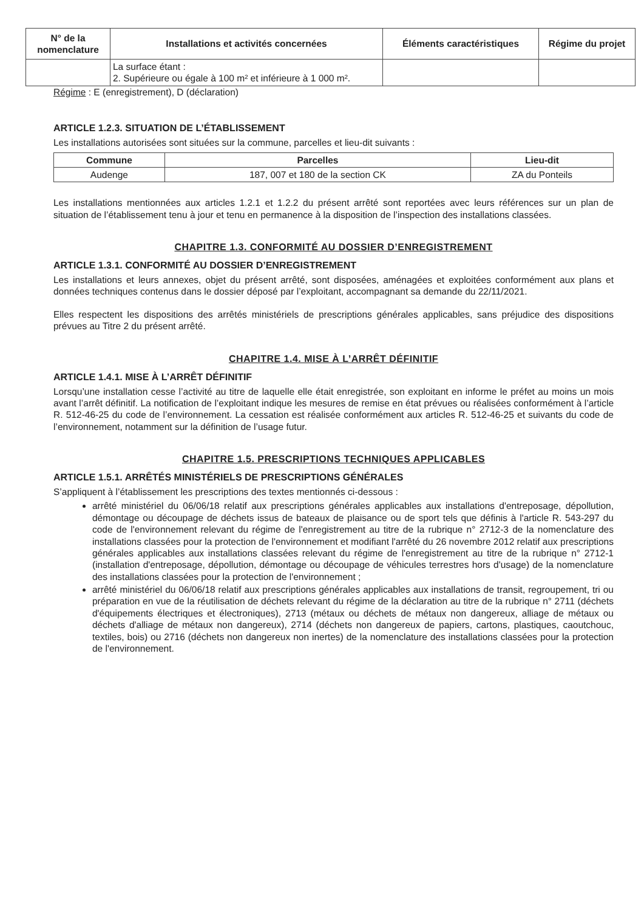| N° de la nomenclature | Installations et activités concernées | Éléments caractéristiques | Régime du projet |
| --- | --- | --- | --- |
| | La surface étant : 2. Supérieure ou égale à 100 m² et inférieure à 1 000 m². | | |
Régime : E (enregistrement), D (déclaration)
ARTICLE 1.2.3. SITUATION DE L’ÉTABLISSEMENT
Les installations autorisées sont situées sur la commune, parcelles et lieu-dit suivants :
| Commune | Parcelles | Lieu-dit |
| --- | --- | --- |
| Audenge | 187, 007 et 180 de la section CK | ZA du Ponteils |
Les installations mentionnées aux articles 1.2.1 et 1.2.2 du présent arrêté sont reportées avec leurs références sur un plan de situation de l’établissement tenu à jour et tenu en permanence à la disposition de l’inspection des installations classées.
CHAPITRE 1.3. CONFORMITÉ AU DOSSIER D’ENREGISTREMENT
ARTICLE 1.3.1. CONFORMITÉ AU DOSSIER D’ENREGISTREMENT
Les installations et leurs annexes, objet du présent arrêté, sont disposées, aménagées et exploitées conformément aux plans et données techniques contenus dans le dossier déposé par l’exploitant, accompagnant sa demande du 22/11/2021.
Elles respectent les dispositions des arrêtés ministériels de prescriptions générales applicables, sans préjudice des dispositions prévues au Titre 2 du présent arrêté.
CHAPITRE 1.4. MISE À L’ARRÊT DÉFINITIF
ARTICLE 1.4.1. MISE À L’ARRÊT DÉFINITIF
Lorsqu’une installation cesse l’activité au titre de laquelle elle était enregistrée, son exploitant en informe le préfet au moins un mois avant l’arrêt définitif. La notification de l’exploitant indique les mesures de remise en état prévues ou réalisées conformément à l’article R. 512-46-25 du code de l’environnement. La cessation est réalisée conformément aux articles R. 512-46-25 et suivants du code de l’environnement, notamment sur la définition de l’usage futur.
CHAPITRE 1.5. PRESCRIPTIONS TECHNIQUES APPLICABLES
ARTICLE 1.5.1. ARRÊTÉS MINISTÉRIELS DE PRESCRIPTIONS GÉNÉRALES
S’appliquent à l’établissement les prescriptions des textes mentionnés ci-dessous :
arrêté ministériel du 06/06/18 relatif aux prescriptions générales applicables aux installations d'entreposage, dépollution, démontage ou découpage de déchets issus de bateaux de plaisance ou de sport tels que définis à l'article R. 543-297 du code de l'environnement relevant du régime de l'enregistrement au titre de la rubrique n° 2712-3 de la nomenclature des installations classées pour la protection de l'environnement et modifiant l'arrêté du 26 novembre 2012 relatif aux prescriptions générales applicables aux installations classées relevant du régime de l'enregistrement au titre de la rubrique n° 2712-1 (installation d'entreposage, dépollution, démontage ou découpage de véhicules terrestres hors d'usage) de la nomenclature des installations classées pour la protection de l'environnement ;
arrêté ministériel du 06/06/18 relatif aux prescriptions générales applicables aux installations de transit, regroupement, tri ou préparation en vue de la réutilisation de déchets relevant du régime de la déclaration au titre de la rubrique n° 2711 (déchets d'équipements électriques et électroniques), 2713 (métaux ou déchets de métaux non dangereux, alliage de métaux ou déchets d'alliage de métaux non dangereux), 2714 (déchets non dangereux de papiers, cartons, plastiques, caoutchouc, textiles, bois) ou 2716 (déchets non dangereux non inertes) de la nomenclature des installations classées pour la protection de l'environnement.